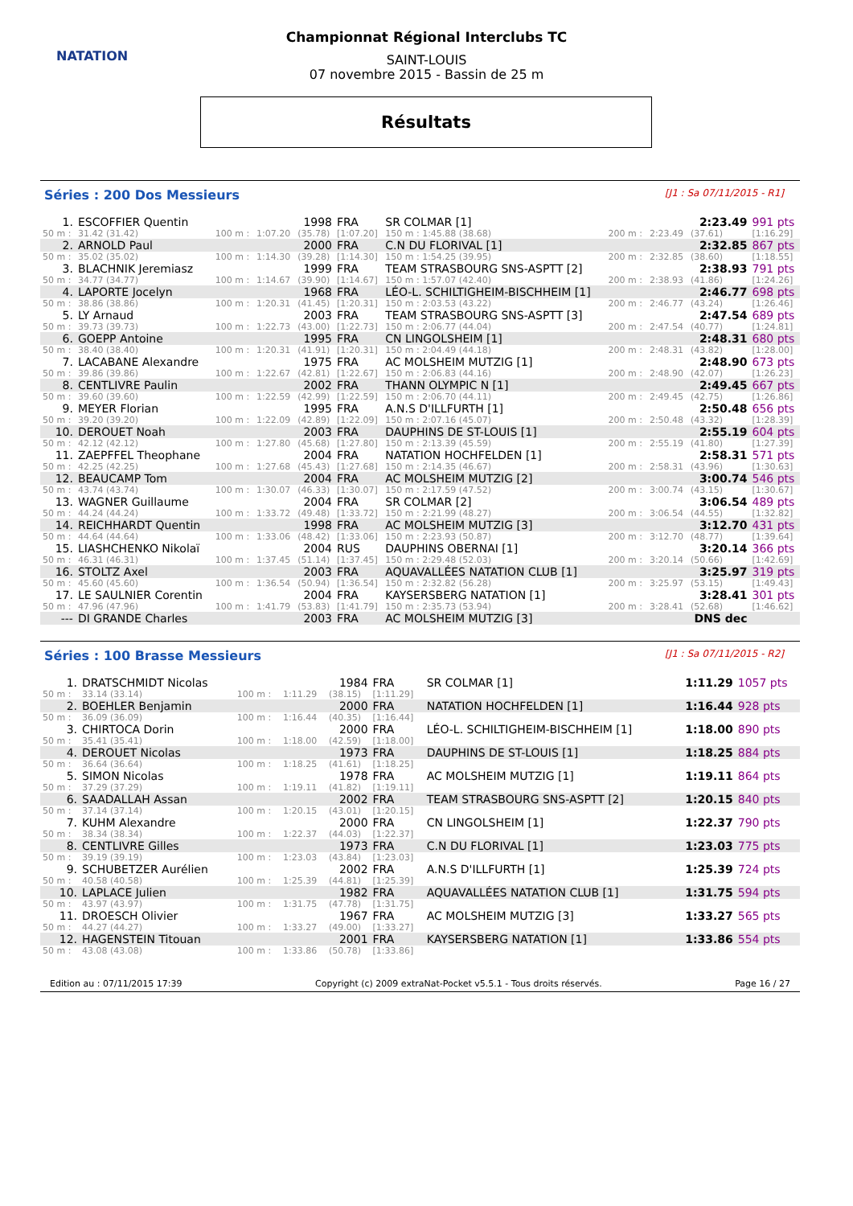NATATION
Championnat Régional Interclubs TC
SAINT-LOUIS
07 novembre 2015 - Bassin de 25 m
Résultats
Séries : 200 Dos Messieurs [J1 : Sa 07/11/2015 - R1]
| 1. | ESCOFFIER Quentin | | | 1998 | FRA | SR COLMAR [1] | | | 2:23.49 | 991 pts |
| 50 m : | 31.42 (31.42) | 100 m : | 1:07.20 | (35.78) | [1:07.20] | 150 m : 1:45.88 (38.68) | 200 m : | 2:23.49 | (37.61) | [1:16.29] |
| 2. | ARNOLD Paul | | | 2000 | FRA | C.N DU FLORIVAL [1] | | | 2:32.85 | 867 pts |
| 50 m : | 35.02 (35.02) | 100 m : | 1:14.30 | (39.28) | [1:14.30] | 150 m : 1:54.25 (39.95) | 200 m : | 2:32.85 | (38.60) | [1:18.55] |
| 3. | BLACHNIK Jeremiasz | | | 1999 | FRA | TEAM STRASBOURG SNS-ASPTT [2] | | | 2:38.93 | 791 pts |
| 50 m : | 34.77 (34.77) | 100 m : | 1:14.67 | (39.90) | [1:14.67] | 150 m : 1:57.07 (42.40) | 200 m : | 2:38.93 | (41.86) | [1:24.26] |
| 4. | LAPORTE Jocelyn | | | 1968 | FRA | LÉO-L. SCHILTIGHEIM-BISCHHEIM [1] | | | 2:46.77 | 698 pts |
| 50 m : | 38.86 (38.86) | 100 m : | 1:20.31 | (41.45) | [1:20.31] | 150 m : 2:03.53 (43.22) | 200 m : | 2:46.77 | (43.24) | [1:26.46] |
| 5. | LY Arnaud | | | 2003 | FRA | TEAM STRASBOURG SNS-ASPTT [3] | | | 2:47.54 | 689 pts |
| 50 m : | 39.73 (39.73) | 100 m : | 1:22.73 | (43.00) | [1:22.73] | 150 m : 2:06.77 (44.04) | 200 m : | 2:47.54 | (40.77) | [1:24.81] |
| 6. | GOEPP Antoine | | | 1995 | FRA | CN LINGOLSHEIM [1] | | | 2:48.31 | 680 pts |
| 50 m : | 38.40 (38.40) | 100 m : | 1:20.31 | (41.91) | [1:20.31] | 150 m : 2:04.49 (44.18) | 200 m : | 2:48.31 | (43.82) | [1:28.00] |
| 7. | LACABANE Alexandre | | | 1975 | FRA | AC MOLSHEIM MUTZIG [1] | | | 2:48.90 | 673 pts |
| 50 m : | 39.86 (39.86) | 100 m : | 1:22.67 | (42.81) | [1:22.67] | 150 m : 2:06.83 (44.16) | 200 m : | 2:48.90 | (42.07) | [1:26.23] |
| 8. | CENTLIVRE Paulin | | | 2002 | FRA | THANN OLYMPIC N [1] | | | 2:49.45 | 667 pts |
| 50 m : | 39.60 (39.60) | 100 m : | 1:22.59 | (42.99) | [1:22.59] | 150 m : 2:06.70 (44.11) | 200 m : | 2:49.45 | (42.75) | [1:26.86] |
| 9. | MEYER Florian | | | 1995 | FRA | A.N.S D'ILLFURTH [1] | | | 2:50.48 | 656 pts |
| 50 m : | 39.20 (39.20) | 100 m : | 1:22.09 | (42.89) | [1:22.09] | 150 m : 2:07.16 (45.07) | 200 m : | 2:50.48 | (43.32) | [1:28.39] |
| 10. | DEROUET Noah | | | 2003 | FRA | DAUPHINS DE ST-LOUIS [1] | | | 2:55.19 | 604 pts |
| 50 m : | 42.12 (42.12) | 100 m : | 1:27.80 | (45.68) | [1:27.80] | 150 m : 2:13.39 (45.59) | 200 m : | 2:55.19 | (41.80) | [1:27.39] |
| 11. | ZAEPFFEL Theophane | | | 2004 | FRA | NATATION HOCHFELDEN [1] | | | 2:58.31 | 571 pts |
| 50 m : | 42.25 (42.25) | 100 m : | 1:27.68 | (45.43) | [1:27.68] | 150 m : 2:14.35 (46.67) | 200 m : | 2:58.31 | (43.96) | [1:30.63] |
| 12. | BEAUCAMP Tom | | | 2004 | FRA | AC MOLSHEIM MUTZIG [2] | | | 3:00.74 | 546 pts |
| 50 m : | 43.74 (43.74) | 100 m : | 1:30.07 | (46.33) | [1:30.07] | 150 m : 2:17.59 (47.52) | 200 m : | 3:00.74 | (43.15) | [1:30.67] |
| 13. | WAGNER Guillaume | | | 2004 | FRA | SR COLMAR [2] | | | 3:06.54 | 489 pts |
| 50 m : | 44.24 (44.24) | 100 m : | 1:33.72 | (49.48) | [1:33.72] | 150 m : 2:21.99 (48.27) | 200 m : | 3:06.54 | (44.55) | [1:32.82] |
| 14. | REICHHARDT Quentin | | | 1998 | FRA | AC MOLSHEIM MUTZIG [3] | | | 3:12.70 | 431 pts |
| 50 m : | 44.64 (44.64) | 100 m : | 1:33.06 | (48.42) | [1:33.06] | 150 m : 2:23.93 (50.87) | 200 m : | 3:12.70 | (48.77) | [1:39.64] |
| 15. | LIASHCHENKO Nikolaï | | | 2004 | RUS | DAUPHINS OBERNAI [1] | | | 3:20.14 | 366 pts |
| 50 m : | 46.31 (46.31) | 100 m : | 1:37.45 | (51.14) | [1:37.45] | 150 m : 2:29.48 (52.03) | 200 m : | 3:20.14 | (50.66) | [1:42.69] |
| 16. | STOLTZ Axel | | | 2003 | FRA | AQUAVALLÉES NATATION CLUB [1] | | | 3:25.97 | 319 pts |
| 50 m : | 45.60 (45.60) | 100 m : | 1:36.54 | (50.94) | [1:36.54] | 150 m : 2:32.82 (56.28) | 200 m : | 3:25.97 | (53.15) | [1:49.43] |
| 17. | LE SAULNIER Corentin | | | 2004 | FRA | KAYSERSBERG NATATION [1] | | | 3:28.41 | 301 pts |
| 50 m : | 47.96 (47.96) | 100 m : | 1:41.79 | (53.83) | [1:41.79] | 150 m : 2:35.73 (53.94) | 200 m : | 3:28.41 | (52.68) | [1:46.62] |
| --- | DI GRANDE Charles | | | 2003 | FRA | AC MOLSHEIM MUTZIG [3] | | | DNS dec | |
Séries : 100 Brasse Messieurs [J1 : Sa 07/11/2015 - R2]
| 1. | DRATSCHMIDT Nicolas | | | 1984 | FRA | SR COLMAR [1] | 1:11.29 | 1057 pts |
| 50 m : | 33.14 (33.14) | 100 m : | 1:11.29 | (38.15) | [1:11.29] | | | |
| 2. | BOEHLER Benjamin | | | 2000 | FRA | NATATION HOCHFELDEN [1] | 1:16.44 | 928 pts |
| 50 m : | 36.09 (36.09) | 100 m : | 1:16.44 | (40.35) | [1:16.44] | | | |
| 3. | CHIRTOCA Dorin | | | 2000 | FRA | LÉO-L. SCHILTIGHEIM-BISCHHEIM [1] | 1:18.00 | 890 pts |
| 50 m : | 35.41 (35.41) | 100 m : | 1:18.00 | (42.59) | [1:18.00] | | | |
| 4. | DEROUET Nicolas | | | 1973 | FRA | DAUPHINS DE ST-LOUIS [1] | 1:18.25 | 884 pts |
| 50 m : | 36.64 (36.64) | 100 m : | 1:18.25 | (41.61) | [1:18.25] | | | |
| 5. | SIMON Nicolas | | | 1978 | FRA | AC MOLSHEIM MUTZIG [1] | 1:19.11 | 864 pts |
| 50 m : | 37.29 (37.29) | 100 m : | 1:19.11 | (41.82) | [1:19.11] | | | |
| 6. | SAADALLAH Assan | | | 2002 | FRA | TEAM STRASBOURG SNS-ASPTT [2] | 1:20.15 | 840 pts |
| 50 m : | 37.14 (37.14) | 100 m : | 1:20.15 | (43.01) | [1:20.15] | | | |
| 7. | KUHM Alexandre | | | 2000 | FRA | CN LINGOLSHEIM [1] | 1:22.37 | 790 pts |
| 50 m : | 38.34 (38.34) | 100 m : | 1:22.37 | (44.03) | [1:22.37] | | | |
| 8. | CENTLIVRE Gilles | | | 1973 | FRA | C.N DU FLORIVAL [1] | 1:23.03 | 775 pts |
| 50 m : | 39.19 (39.19) | 100 m : | 1:23.03 | (43.84) | [1:23.03] | | | |
| 9. | SCHUBETZER Aurélien | | | 2002 | FRA | A.N.S D'ILLFURTH [1] | 1:25.39 | 724 pts |
| 50 m : | 40.58 (40.58) | 100 m : | 1:25.39 | (44.81) | [1:25.39] | | | |
| 10. | LAPLACE Julien | | | 1982 | FRA | AQUAVALLÉES NATATION CLUB [1] | 1:31.75 | 594 pts |
| 50 m : | 43.97 (43.97) | 100 m : | 1:31.75 | (47.78) | [1:31.75] | | | |
| 11. | DROESCH Olivier | | | 1967 | FRA | AC MOLSHEIM MUTZIG [3] | 1:33.27 | 565 pts |
| 50 m : | 44.27 (44.27) | 100 m : | 1:33.27 | (49.00) | [1:33.27] | | | |
| 12. | HAGENSTEIN Titouan | | | 2001 | FRA | KAYSERSBERG NATATION [1] | 1:33.86 | 554 pts |
| 50 m : | 43.08 (43.08) | 100 m : | 1:33.86 | (50.78) | [1:33.86] | | | |
Edition au : 07/11/2015 17:39 Copyright (c) 2009 extraNat-Pocket v5.5.1 - Tous droits réservés. Page 16 / 27